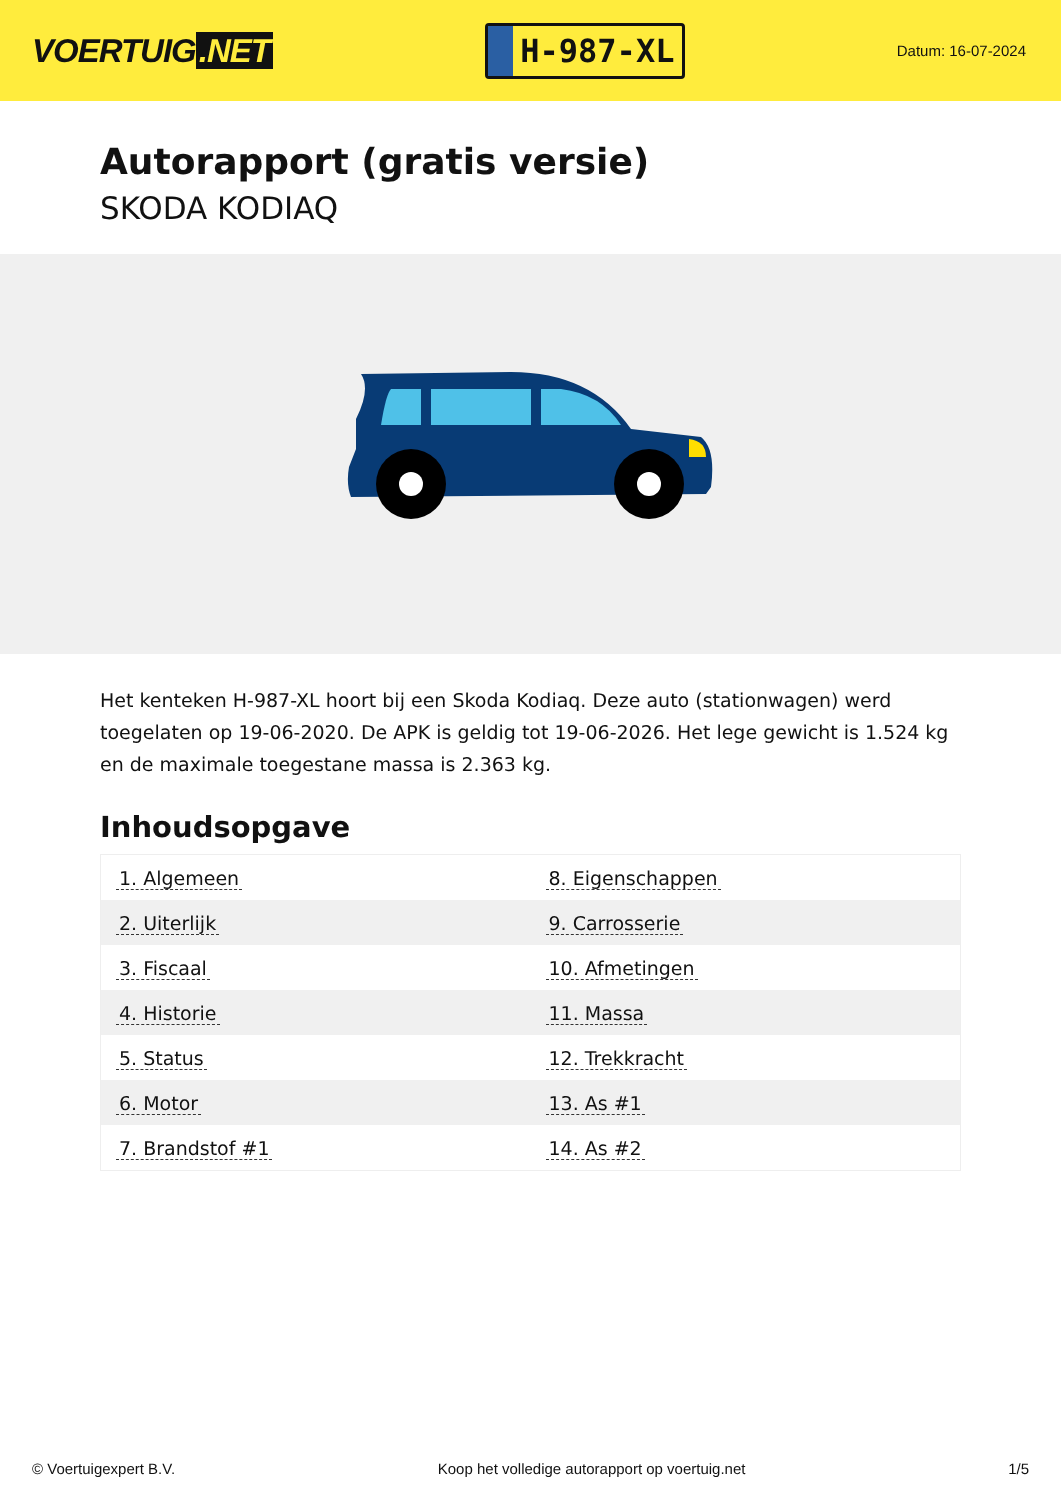VOERTUIG.NET
H-987-XL
Datum: 16-07-2024
Autorapport (gratis versie)
SKODA KODIAQ
Het kenteken H-987-XL hoort bij een Skoda Kodiaq. Deze auto (stationwagen) werd toegelaten op 19-06-2020. De APK is geldig tot 19-06-2026. Het lege gewicht is 1.524 kg en de maximale toegestane massa is 2.363 kg.
Inhoudsopgave
| 1. Algemeen | 8. Eigenschappen |
| 2. Uiterlijk | 9. Carrosserie |
| 3. Fiscaal | 10. Afmetingen |
| 4. Historie | 11. Massa |
| 5. Status | 12. Trekkracht |
| 6. Motor | 13. As #1 |
| 7. Brandstof #1 | 14. As #2 |
© Voertuigexpert B.V. Koop het volledige autorapport op voertuig.net 1/5